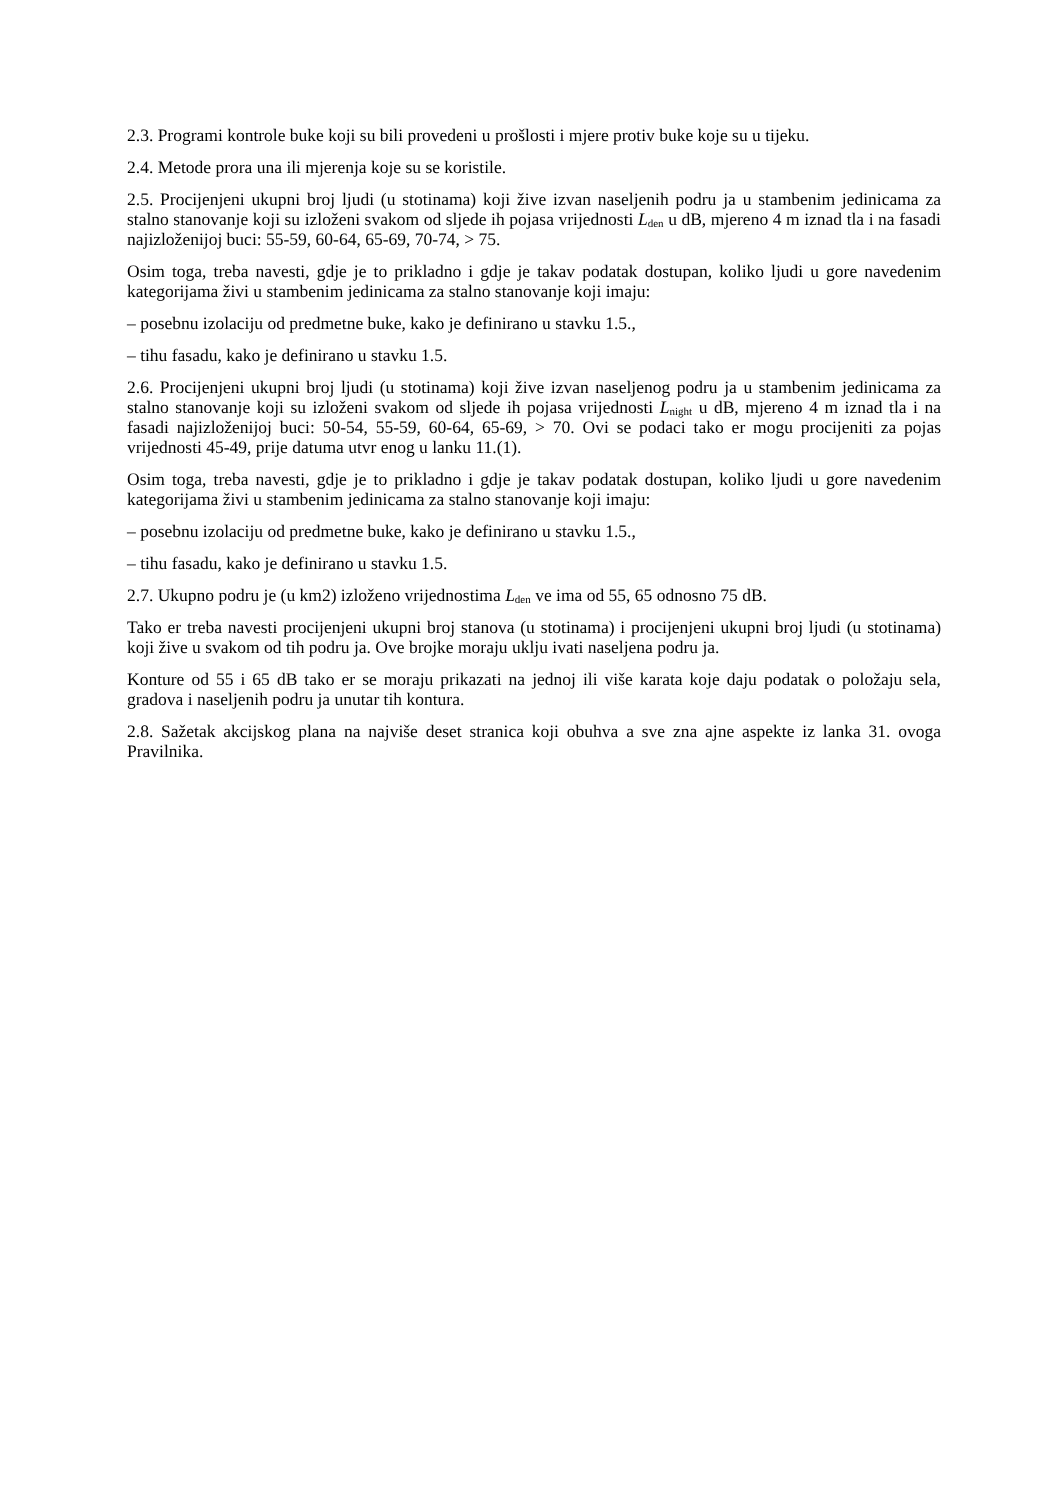2.3. Programi kontrole buke koji su bili provedeni u prošlosti i mjere protiv buke koje su u tijeku.
2.4. Metode prora una ili mjerenja koje su se koristile.
2.5. Procijenjeni ukupni broj ljudi (u stotinama) koji žive izvan naseljenih podru ja u stambenim jedinicama za stalno stanovanje koji su izloženi svakom od sljede ih pojasa vrijednosti L<sub>den</sub> u dB, mjereno 4 m iznad tla i na fasadi najizloženijoj buci: 55-59, 60-64, 65-69, 70-74, > 75.
Osim toga, treba navesti, gdje je to prikladno i gdje je takav podatak dostupan, koliko ljudi u gore navedenim kategorijama živi u stambenim jedinicama za stalno stanovanje koji imaju:
– posebnu izolaciju od predmetne buke, kako je definirano u stavku 1.5.,
– tihu fasadu, kako je definirano u stavku 1.5.
2.6. Procijenjeni ukupni broj ljudi (u stotinama) koji žive izvan naseljenog podru ja u stambenim jedinicama za stalno stanovanje koji su izloženi svakom od sljede ih pojasa vrijednosti L<sub>night</sub> u dB, mjereno 4 m iznad tla i na fasadi najizloženijoj buci: 50-54, 55-59, 60-64, 65-69, > 70. Ovi se podaci tako er mogu procijeniti za pojas vrijednosti 45-49, prije datuma utvr enog u lanku 11.(1).
Osim toga, treba navesti, gdje je to prikladno i gdje je takav podatak dostupan, koliko ljudi u gore navedenim kategorijama živi u stambenim jedinicama za stalno stanovanje koji imaju:
– posebnu izolaciju od predmetne buke, kako je definirano u stavku 1.5.,
– tihu fasadu, kako je definirano u stavku 1.5.
2.7. Ukupno podru je (u km2) izloženo vrijednostima L<sub>den</sub> ve ima od 55, 65 odnosno 75 dB.
Tako er treba navesti procijenjeni ukupni broj stanova (u stotinama) i procijenjeni ukupni broj ljudi (u stotinama) koji žive u svakom od tih podru ja. Ove brojke moraju uklju ivati naseljena podru ja.
Konture od 55 i 65 dB tako er se moraju prikazati na jednoj ili više karata koje daju podatak o položaju sela, gradova i naseljenih podru ja unutar tih kontura.
2.8. Sažetak akcijskog plana na najviše deset stranica koji obuhva a sve zna ajne aspekte iz lanka 31. ovoga Pravilnika.